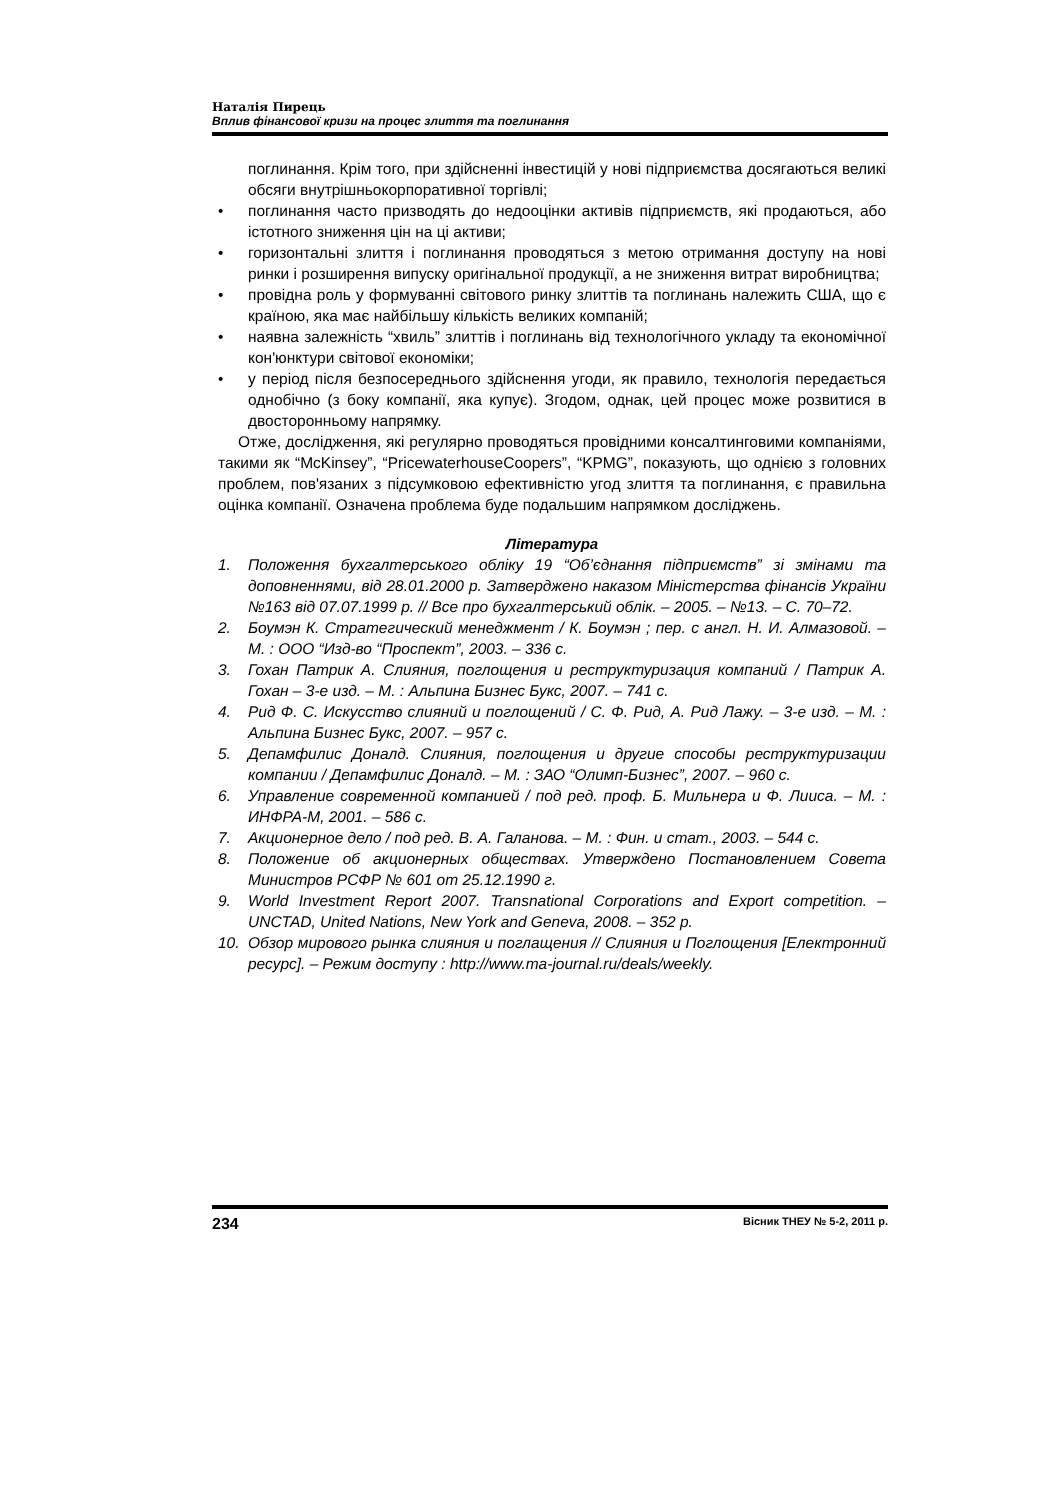Наталія Пирець
Вплив фінансової кризи на процес злиття та поглинання
поглинання. Крім того, при здійсненні інвестицій у нові підприємства досягаються великі обсяги внутрішньокорпоративної торгівлі;
• поглинання часто призводять до недооцінки активів підприємств, які продаються, або істотного зниження цін на ці активи;
• горизонтальні злиття і поглинання проводяться з метою отримання доступу на нові ринки і розширення випуску оригінальної продукції, а не зниження витрат виробництва;
• провідна роль у формуванні світового ринку злиттів та поглинань належить США, що є країною, яка має найбільшу кількість великих компаній;
• наявна залежність “хвиль” злиттів і поглинань від технологічного укладу та економічної кон'юнктури світової економіки;
• у період після безпосереднього здійснення угоди, як правило, технологія передається однобічно (з боку компанії, яка купує). Згодом, однак, цей процес може розвитися в двосторонньому напрямку.
Отже, дослідження, які регулярно проводяться провідними консалтинговими компаніями, такими як “McKinsey”, “PricewaterhouseCoopers”, “KPMG”, показують, що однією з головних проблем, пов'язаних з підсумковою ефективністю угод злиття та поглинання, є правильна оцінка компанії. Означена проблема буде подальшим напрямком досліджень.
Література
1. Положення бухгалтерського обліку 19 “Об’єднання підприємств” зі змінами та доповненнями, від 28.01.2000 р. Затверджено наказом Міністерства фінансів України №163 від 07.07.1999 р. // Все про бухгалтерський облік. – 2005. – №13. – С. 70–72.
2. Боумэн К. Стратегический менеджмент / К. Боумэн ; пер. с англ. Н. И. Алмазовой. – М. : ООО “Изд-во “Проспект”, 2003. – 336 с.
3. Гохан Патрик А. Слияния, поглощения и реструктуризация компаний / Патрик А. Гохан – 3-е изд. – М. : Альпина Бизнес Букс, 2007. – 741 с.
4. Рид Ф. С. Искусство слияний и поглощений / С. Ф. Рид, А. Рид Лажу. – 3-е изд. – М. : Альпина Бизнес Букс, 2007. – 957 с.
5. Депамфилис Доналд. Слияния, поглощения и другие способы реструктуризации компании / Депамфилис Доналд. – М. : ЗАО “Олимп-Бизнес”, 2007. – 960 с.
6. Управление современной компанией / под ред. проф. Б. Мильнера и Ф. Лииса. – М. : ИНФРА-М, 2001. – 586 с.
7. Акционерное дело / под ред. В. А. Галанова. – М. : Фин. и стат., 2003. – 544 с.
8. Положение об акционерных обществах. Утверждено Постановлением Совета Министров РСФР № 601 от 25.12.1990 г.
9. World Investment Report 2007. Transnational Corporations and Export competition. – UNCTAD, United Nations, New York and Geneva, 2008. – 352 p.
10. Обзор мирового рынка слияния и поглащения // Слияния и Поглощения [Електронний ресурс]. – Режим доступу : http://www.ma-journal.ru/deals/weekly.
234 Вісник ТНЕУ № 5-2, 2011 р.